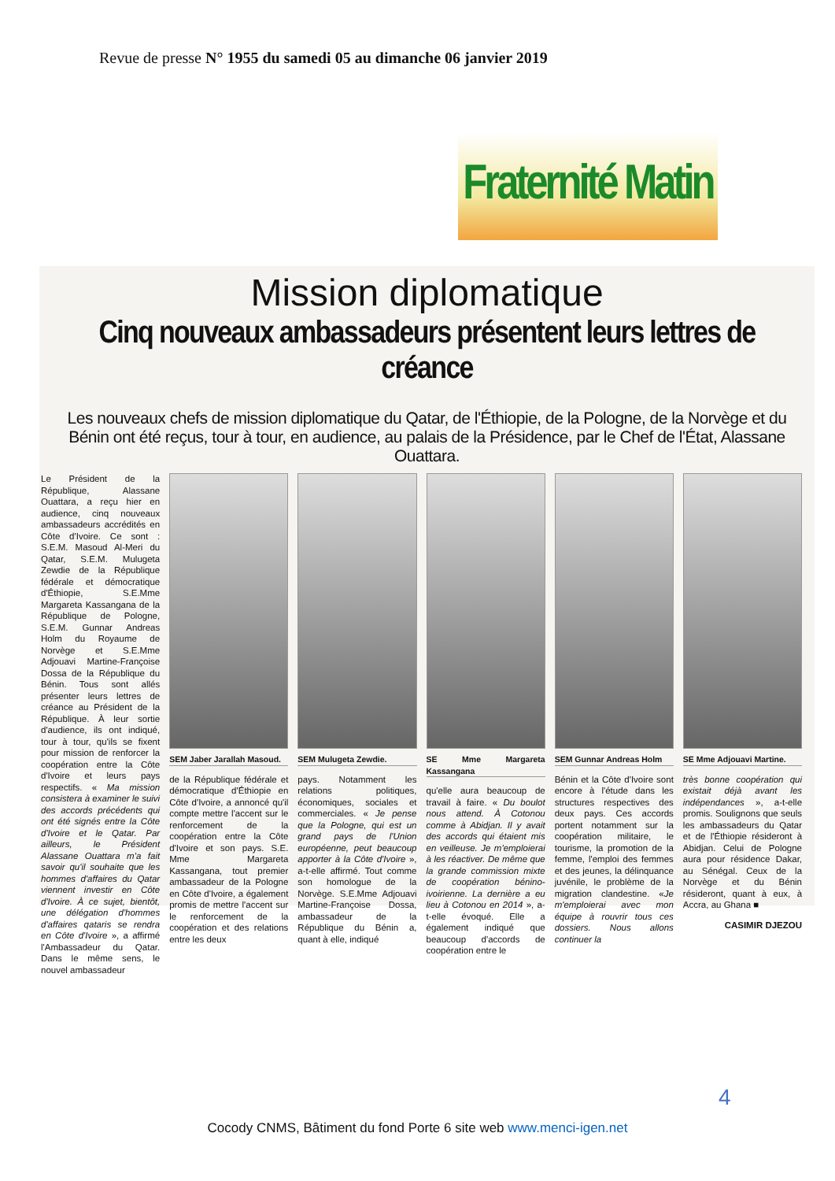Revue de presse N° 1955 du samedi 05 au dimanche 06 janvier 2019
Fraternité Matin
Mission diplomatique
Cinq nouveaux ambassadeurs présentent leurs lettres de créance
Les nouveaux chefs de mission diplomatique du Qatar, de l'Éthiopie, de la Pologne, de la Norvège et du Bénin ont été reçus, tour à tour, en audience, au palais de la Présidence, par le Chef de l'État, Alassane Ouattara.
Le Président de la République, Alassane Ouattara, a reçu hier en audience, cinq nouveaux ambassadeurs accrédités en Côte d'Ivoire. Ce sont : S.E.M. Masoud Al-Meri du Qatar, S.E.M. Mulugeta Zewdie de la République fédérale et démocratique d'Éthiopie, S.E.Mme Margareta Kassangana de la République de Pologne, S.E.M. Gunnar Andreas Holm du Royaume de Norvège et S.E.Mme Adjouavi Martine-Françoise Dossa de la République du Bénin. Tous sont allés présenter leurs lettres de créance au Président de la République. À leur sortie d'audience, ils ont indiqué, tour à tour, qu'ils se fixent pour mission de renforcer la coopération entre la Côte d'Ivoire et leurs pays respectifs. « Ma mission consistera à examiner le suivi des accords précédents qui ont été signés entre la Côte d'Ivoire et le Qatar. Par ailleurs, le Président Alassane Ouattara m'a fait savoir qu'il souhaite que les hommes d'affaires du Qatar viennent investir en Côte d'Ivoire. À ce sujet, bientôt, une délégation d'hommes d'affaires qataris se rendra en Côte d'Ivoire », a affirmé l'Ambassadeur du Qatar. Dans le même sens, le nouvel ambassadeur
SEM Jaber Jarallah Masoud.
de la République fédérale et démocratique d'Éthiopie en Côte d'Ivoire, a annoncé qu'il compte mettre l'accent sur le renforcement de la coopération entre la Côte d'Ivoire et son pays. S.E. Mme Margareta Kassangana, tout premier ambassadeur de la Pologne en Côte d'Ivoire, a également promis de mettre l'accent sur le renforcement de la coopération et des relations entre les deux
SEM Mulugeta Zewdie.
pays. Notamment les relations politiques, économiques, sociales et commerciales. « Je pense que la Pologne, qui est un grand pays de l'Union européenne, peut beaucoup apporter à la Côte d'Ivoire », a-t-elle affirmé. Tout comme son homologue de la Norvège. S.E.Mme Adjouavi Martine-Françoise Dossa, ambassadeur de la République du Bénin a, quant à elle, indiqué
SE Mme Margareta Kassangana
qu'elle aura beaucoup de travail à faire. « Du boulot nous attend. À Cotonou comme à Abidjan. Il y avait des accords qui étaient mis en veilleuse. Je m'emploierai à les réactiver. De même que la grande commission mixte de coopération bénino-ivoirienne. La dernière a eu lieu à Cotonou en 2014 », a-t-elle évoqué. Elle a également indiqué que beaucoup d'accords de coopération entre le
SEM Gunnar Andreas Holm
Bénin et la Côte d'Ivoire sont encore à l'étude dans les structures respectives des deux pays. Ces accords portent notamment sur la coopération militaire, le tourisme, la promotion de la femme, l'emploi des femmes et des jeunes, la délinquance juvénile, le problème de la migration clandestine. «Je m'emploierai avec mon équipe à rouvrir tous ces dossiers. Nous allons continuer la
SE Mme Adjouavi Martine.
très bonne coopération qui existait déjà avant les indépendances », a-t-elle promis. Soulignons que seuls les ambassadeurs du Qatar et de l'Éthiopie résideront à Abidjan. Celui de Pologne aura pour résidence Dakar, au Sénégal. Ceux de la Norvège et du Bénin résideront, quant à eux, à Accra, au Ghana ■
CASIMIR DJEZOU
4
Cocody CNMS, Bâtiment du fond Porte 6 site web www.menci-igen.net